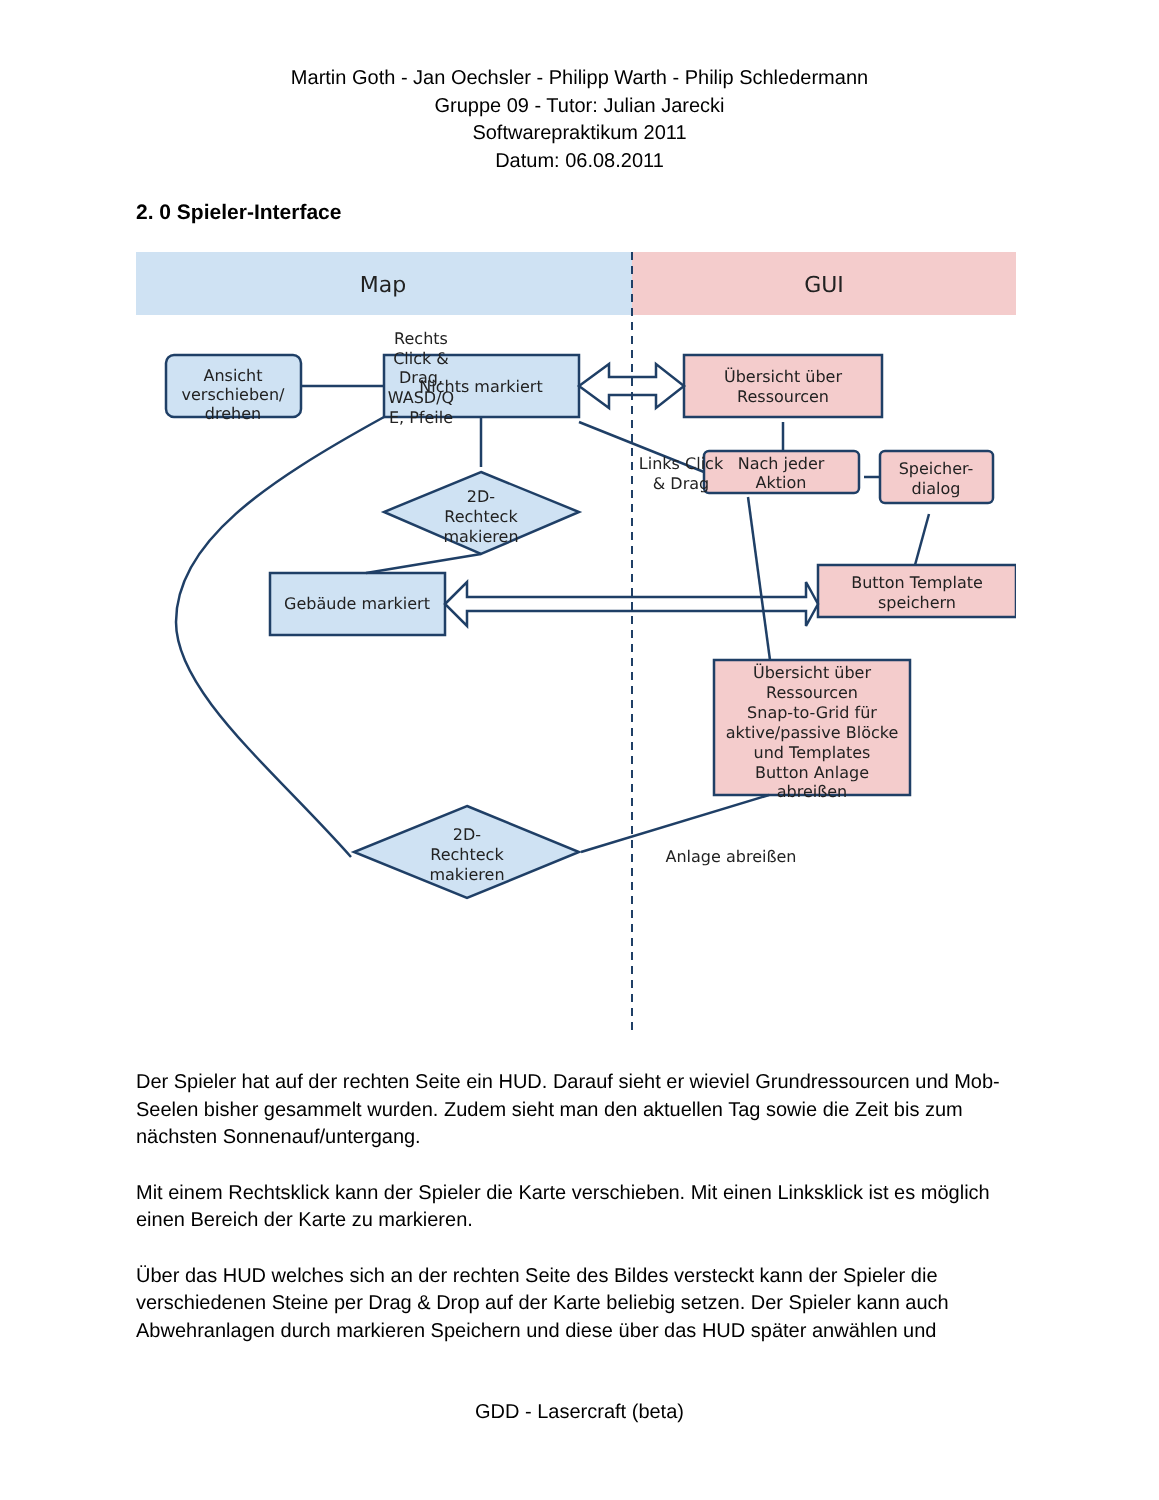Martin Goth - Jan Oechsler - Philipp Warth - Philip Schledermann
Gruppe 09 - Tutor: Julian Jarecki
Softwarepraktikum 2011
Datum: 06.08.2011
2. 0 Spieler-Interface
Map
GUI
Ansicht
verschieben/
drehen
Rechts
Click &
Drag,
WASD/Q
E, Pfeile
Nichts markiert
Links Click
& Drag
2D-
Rechteck
makieren
Gebäude markiert
2D-
Rechteck
makieren
Übersicht über
Ressourcen
Nach jeder
Aktion
Speicher-
dialog
Button Template
speichern
Übersicht über
Ressourcen
Snap-to-Grid für
aktive/passive Blöcke
und Templates
Button Anlage
abreißen
Anlage abreißen
Der Spieler hat auf der rechten Seite ein HUD. Darauf sieht er wieviel Grundressourcen und Mob-Seelen bisher gesammelt wurden. Zudem sieht man den aktuellen Tag sowie die Zeit bis zum nächsten Sonnenauf/untergang.
Mit einem Rechtsklick kann der Spieler die Karte verschieben. Mit einen Linksklick ist es möglich einen Bereich der Karte zu markieren.
Über das HUD welches sich an der rechten Seite des Bildes versteckt kann der Spieler die verschiedenen Steine per Drag & Drop auf der Karte beliebig setzen. Der Spieler kann auch Abwehranlagen durch markieren Speichern und diese über das HUD später anwählen und
GDD - Lasercraft (beta)